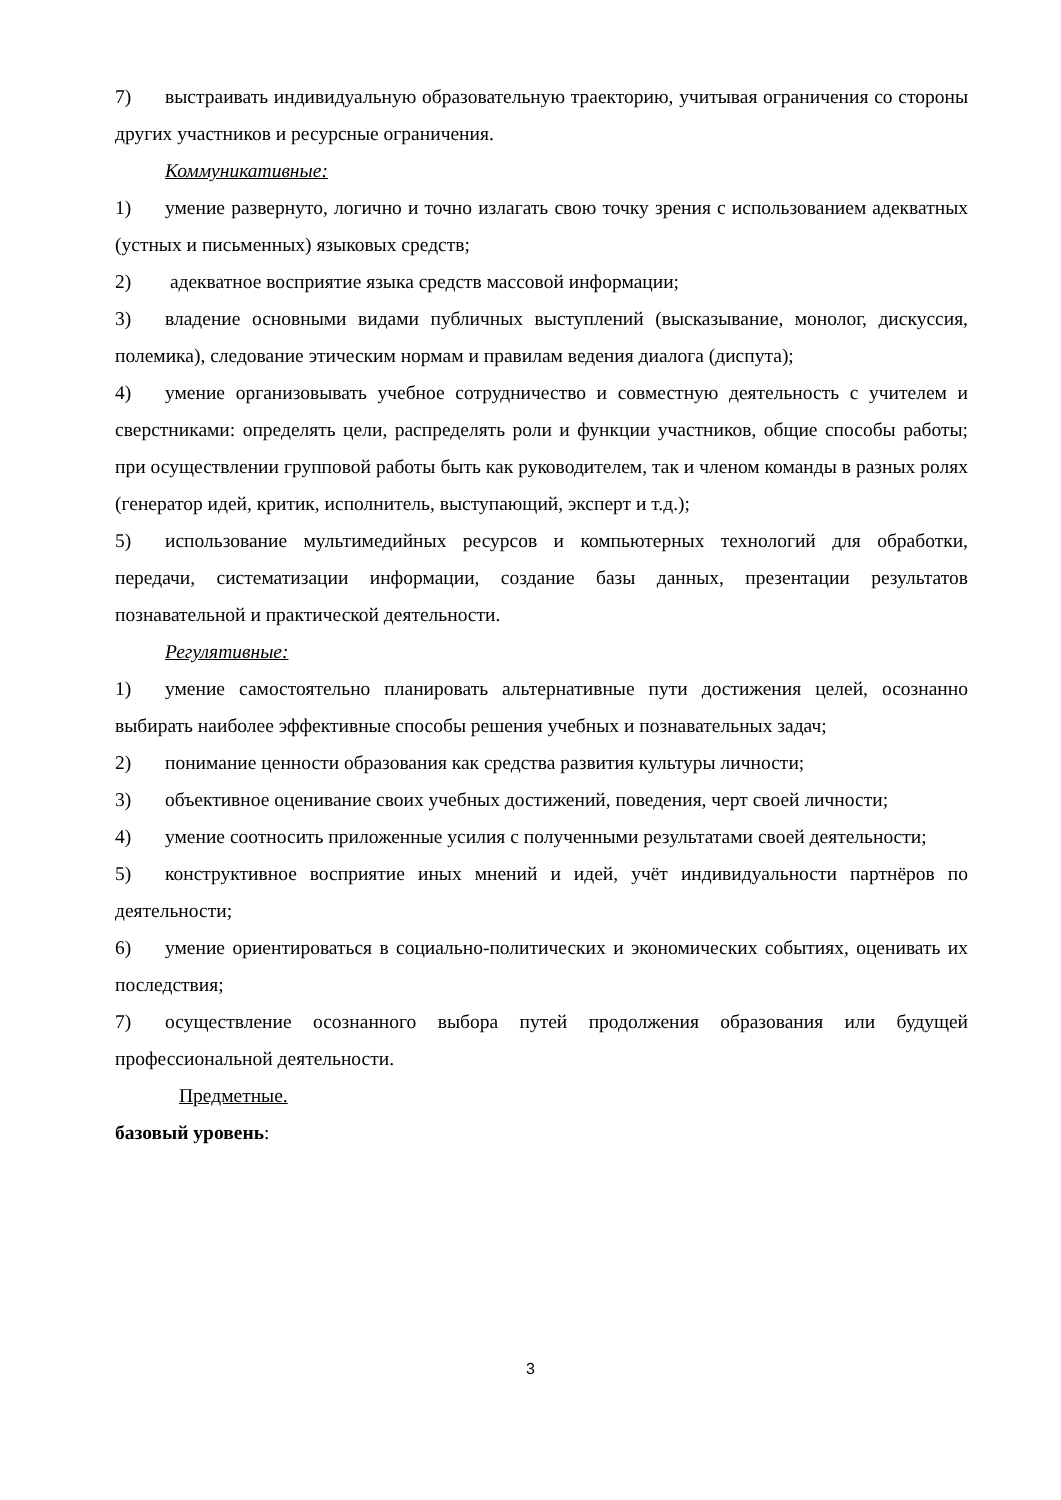7) выстраивать индивидуальную образовательную траекторию, учитывая ограничения со стороны других участников и ресурсные ограничения.
Коммуникативные:
1) умение развернуто, логично и точно излагать свою точку зрения с использованием адекватных (устных и письменных) языковых средств;
2) адекватное восприятие языка средств массовой информации;
3) владение основными видами публичных выступлений (высказывание, монолог, дискуссия, полемика), следование этическим нормам и правилам ведения диалога (диспута);
4) умение организовывать учебное сотрудничество и совместную деятельность с учителем и сверстниками: определять цели, распределять роли и функции участников, общие способы работы; при осуществлении групповой работы быть как руководителем, так и членом команды в разных ролях (генератор идей, критик, исполнитель, выступающий, эксперт и т.д.);
5) использование мультимедийных ресурсов и компьютерных технологий для обработки, передачи, систематизации информации, создание базы данных, презентации результатов познавательной и практической деятельности.
Регулятивные:
1) умение самостоятельно планировать альтернативные пути достижения целей, осознанно выбирать наиболее эффективные способы решения учебных и познавательных задач;
2) понимание ценности образования как средства развития культуры личности;
3) объективное оценивание своих учебных достижений, поведения, черт своей личности;
4) умение соотносить приложенные усилия с полученными результатами своей деятельности;
5) конструктивное восприятие иных мнений и идей, учёт индивидуальности партнёров по деятельности;
6) умение ориентироваться в социально-политических и экономических событиях, оценивать их последствия;
7) осуществление осознанного выбора путей продолжения образования или будущей профессиональной деятельности.
Предметные.
базовый уровень:
3